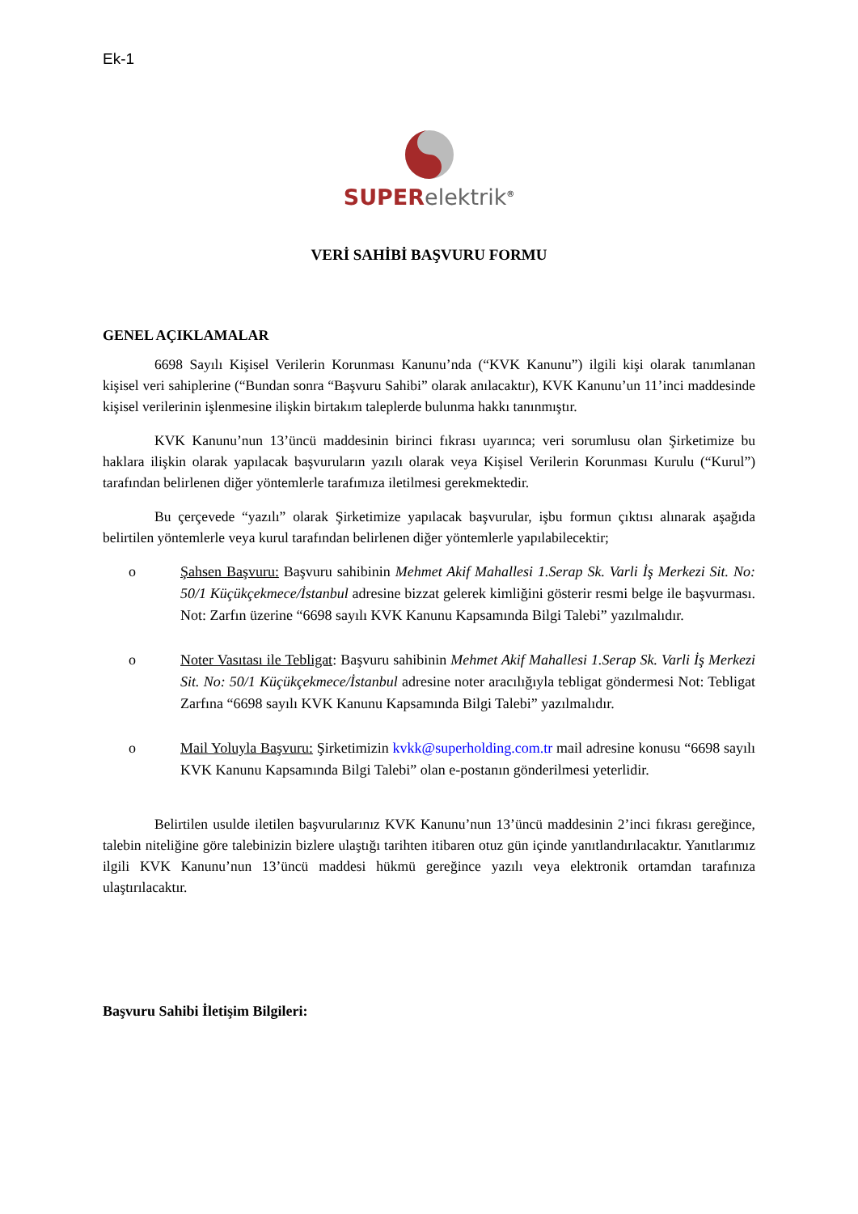Ek-1
SUPER elektrik<sup>®</sup>
VERİ SAHİBİ BAŞVURU FORMU
GENEL AÇIKLAMALAR
6698 Sayılı Kişisel Verilerin Korunması Kanunu’nda (“KVK Kanunu”) ilgili kişi olarak tanımlanan kişisel veri sahiplerine (“Bundan sonra “Başvuru Sahibi” olarak anılacaktır), KVK Kanunu’un 11’inci maddesinde kişisel verilerinin işlenmesine ilişkin birtakım taleplerde bulunma hakkı tanınmıştır.
KVK Kanunu’nun 13’üncü maddesinin birinci fıkrası uyarınca; veri sorumlusu olan Şirketimize bu haklara ilişkin olarak yapılacak başvuruların yazılı olarak veya Kişisel Verilerin Korunması Kurulu (“Kurul”) tarafından belirlenen diğer yöntemlerle tarafımıza iletilmesi gerekmektedir.
Bu çerçevede “yazılı” olarak Şirketimize yapılacak başvurular, işbu formun çıktısı alınarak aşağıda belirtilen yöntemlerle veya kurul tarafından belirlenen diğer yöntemlerle yapılabilecektir;
o Şahsen Başvuru: Başvuru sahibinin Mehmet Akif Mahallesi 1.Serap Sk. Varli İş Merkezi Sit. No: 50/1 Küçükçekmece/İstanbul adresine bizzat gelerek kimliğini gösterir resmi belge ile başvurması. Not: Zarfın üzerine “6698 sayılı KVK Kanunu Kapsamında Bilgi Talebi” yazılmalıdır.
o Noter Vasıtası ile Tebligat: Başvuru sahibinin Mehmet Akif Mahallesi 1.Serap Sk. Varli İş Merkezi Sit. No: 50/1 Küçükçekmece/İstanbul adresine noter aracılığıyla tebligat göndermesi Not: Tebligat Zarfına “6698 sayılı KVK Kanunu Kapsamında Bilgi Talebi” yazılmalıdır.
o Mail Yoluyla Başvuru: Şirketimizin kvkk@superholding.com.tr mail adresine konusu “6698 sayılı KVK Kanunu Kapsamında Bilgi Talebi” olan e-postanın gönderilmesi yeterlidir.
Belirtilen usulde iletilen başvurularınız KVK Kanunu’nun 13’üncü maddesinin 2’inci fıkrası gereğince, talebin niteliğine göre talebinizin bizlere ulaştığı tarihten itibaren otuz gün içinde yanıtlandırılacaktır. Yanıtlarımız ilgili KVK Kanunu’nun 13’üncü maddesi hükmü gereğince yazılı veya elektronik ortamdan tarafınıza ulaştırılacaktır.
Başvuru Sahibi İletişim Bilgileri: